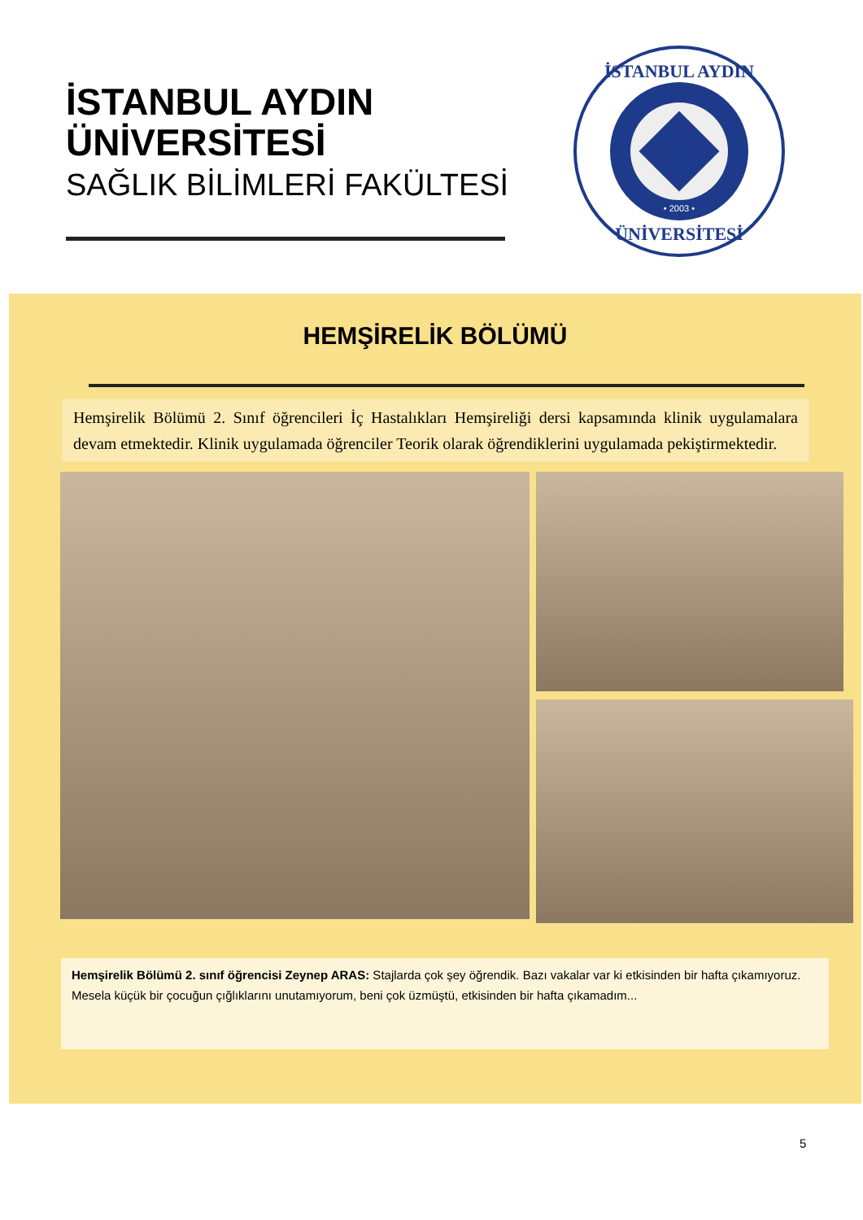İSTANBUL AYDIN
ÜNİVERSİTESİ
SAĞLIK BİLİMLERİ FAKÜLTESİ
İSTANBUL AYDIN
ÜNİVERSİTESİ
• 2003 •
HEMŞİRELİK BÖLÜMÜ
Hemşirelik Bölümü 2. Sınıf öğrencileri İç Hastalıkları Hemşireliği dersi kapsamında klinik uygulamalara devam etmektedir. Klinik uygulamada öğrenciler Teorik olarak öğrendiklerini uygulamada pekiştirmektedir.
Hemşirelik Bölümü 2. sınıf öğrencisi Zeynep ARAS: Stajlarda çok şey öğrendik. Bazı vakalar var ki etkisinden bir hafta çıkamıyoruz. Mesela küçük bir çocuğun çığlıklarını unutamıyorum, beni çok üzmüştü, etkisinden bir hafta çıkamadım...
5